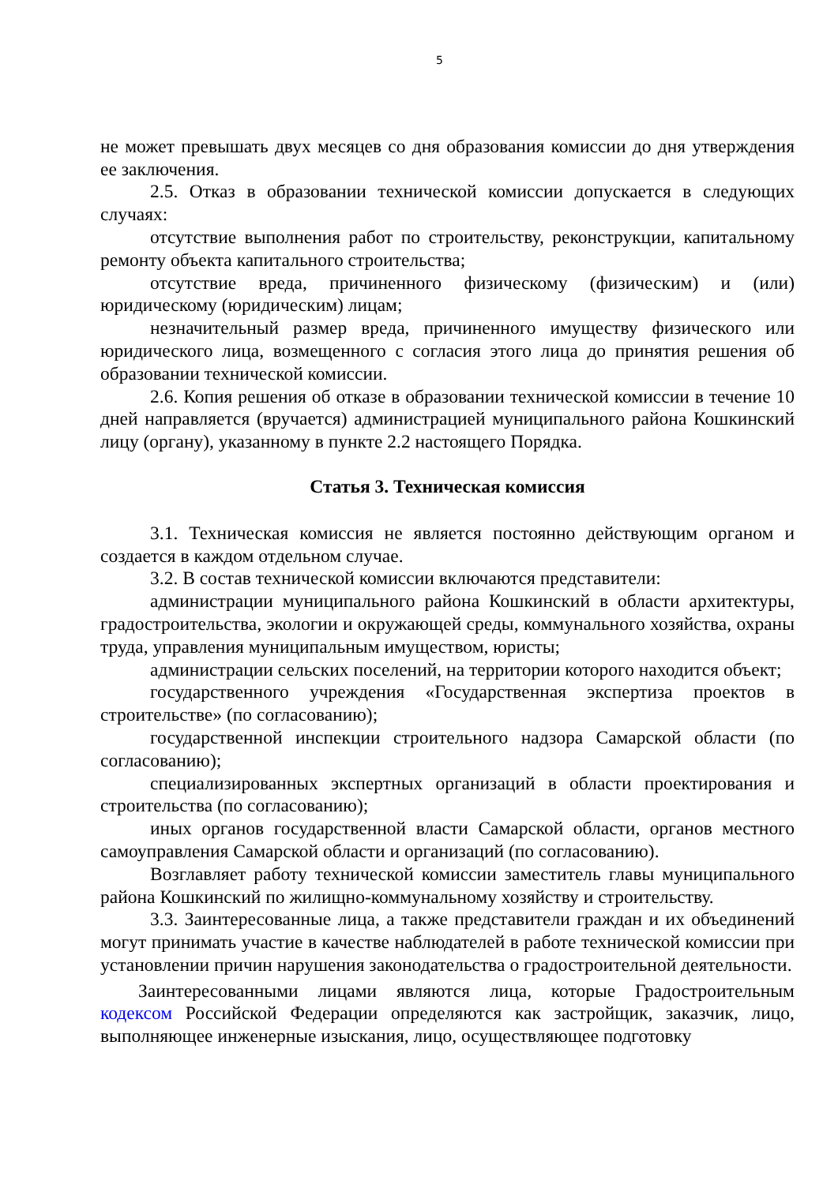5
не может превышать двух месяцев со дня образования комиссии до дня утверждения ее заключения.
2.5. Отказ в образовании технической комиссии допускается в следующих случаях:
отсутствие выполнения работ по строительству, реконструкции, капитальному ремонту объекта капитального строительства;
отсутствие вреда, причиненного физическому (физическим) и (или) юридическому (юридическим) лицам;
незначительный размер вреда, причиненного имуществу физического или юридического лица, возмещенного с согласия этого лица до принятия решения об образовании технической комиссии.
2.6. Копия решения об отказе в образовании технической комиссии в течение 10 дней направляется (вручается) администрацией муниципального района Кошкинский лицу (органу), указанному в пункте 2.2 настоящего Порядка.
Статья 3. Техническая комиссия
3.1. Техническая комиссия не является постоянно действующим органом и создается в каждом отдельном случае.
3.2. В состав технической комиссии включаются представители:
администрации муниципального района Кошкинский в области архитектуры, градостроительства, экологии и окружающей среды, коммунального хозяйства, охраны труда, управления муниципальным имуществом, юристы;
администрации сельских поселений, на территории которого находится объект;
государственного учреждения «Государственная экспертиза проектов в строительстве» (по согласованию);
государственной инспекции строительного надзора Самарской области (по согласованию);
специализированных экспертных организаций в области проектирования и строительства (по согласованию);
иных органов государственной власти Самарской области, органов местного самоуправления Самарской области и организаций (по согласованию).
Возглавляет работу технической комиссии заместитель главы муниципального района Кошкинский по жилищно-коммунальному хозяйству и строительству.
3.3. Заинтересованные лица, а также представители граждан и их объединений могут принимать участие в качестве наблюдателей в работе технической комиссии при установлении причин нарушения законодательства о градостроительной деятельности.
Заинтересованными лицами являются лица, которые Градостроительным кодексом Российской Федерации определяются как застройщик, заказчик, лицо, выполняющее инженерные изыскания, лицо, осуществляющее подготовку